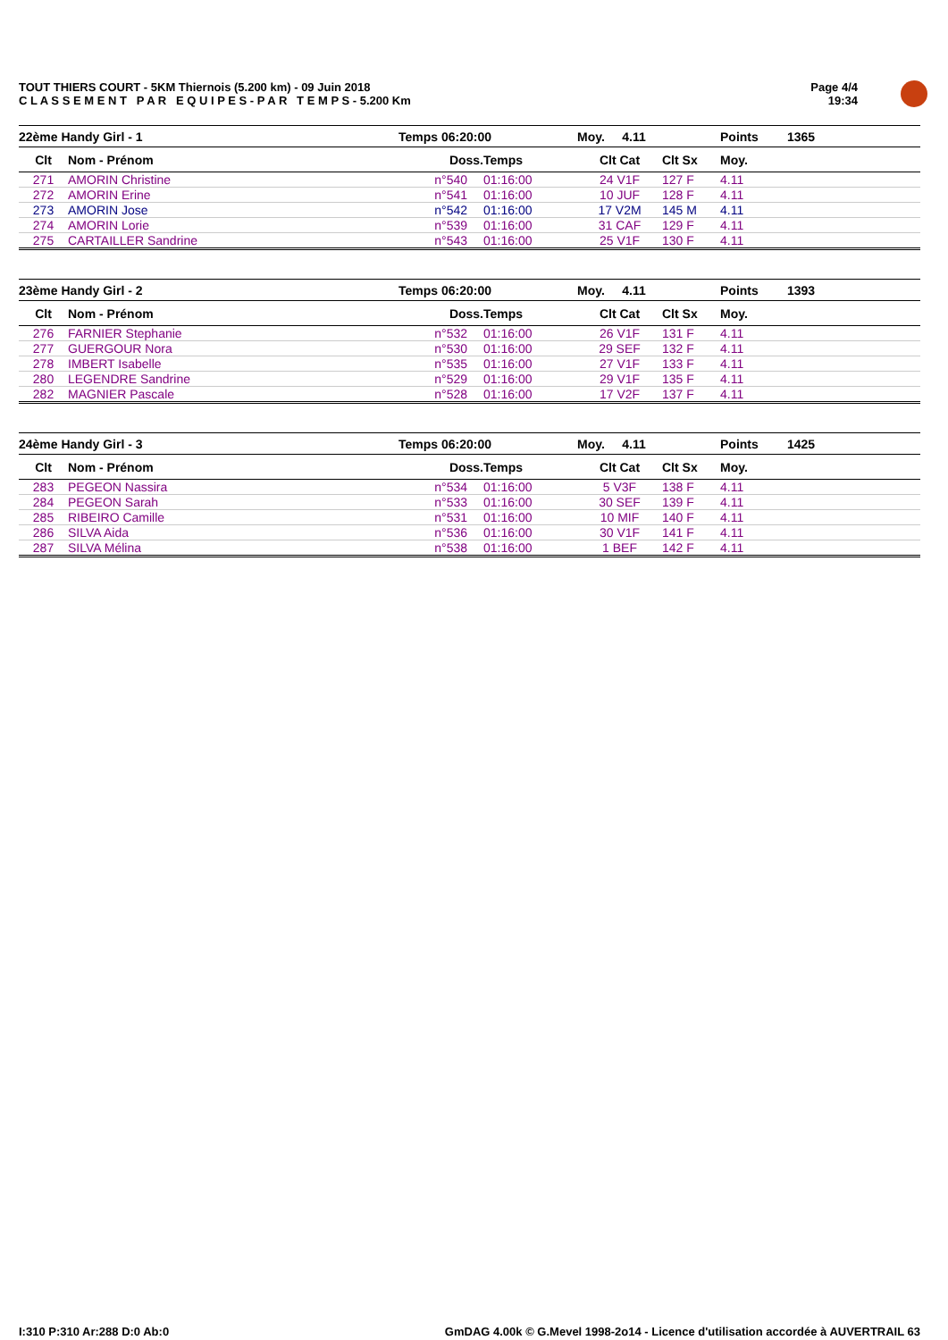TOUT THIERS COURT - 5KM Thiernois (5.200 km) - 09 Juin 2018
C L A S S E M E N T P A R E Q U I P E S - P A R T E M P S - 5.200 Km
Page 4/4
19:34
| 22ème Handy Girl - 1 | | Temps 06:20:00 | | Moy. 4.11 | | Points | 1365 |
| --- | --- | --- | --- | --- | --- | --- | --- |
| Clt | Nom - Prénom | Doss. | Temps | Clt Cat | Clt Sx | Moy. | |
| 271 | AMORIN Christine | n°540 | 01:16:00 | 24 V1F | 127 F | 4.11 | |
| 272 | AMORIN Erine | n°541 | 01:16:00 | 10 JUF | 128 F | 4.11 | |
| 273 | AMORIN Jose | n°542 | 01:16:00 | 17 V2M | 145 M | 4.11 | |
| 274 | AMORIN Lorie | n°539 | 01:16:00 | 31 CAF | 129 F | 4.11 | |
| 275 | CARTAILLER Sandrine | n°543 | 01:16:00 | 25 V1F | 130 F | 4.11 | |
| 23ème Handy Girl - 2 | | Temps 06:20:00 | | Moy. 4.11 | | Points | 1393 |
| --- | --- | --- | --- | --- | --- | --- | --- |
| Clt | Nom - Prénom | Doss. | Temps | Clt Cat | Clt Sx | Moy. | |
| 276 | FARNIER Stephanie | n°532 | 01:16:00 | 26 V1F | 131 F | 4.11 | |
| 277 | GUERGOUR Nora | n°530 | 01:16:00 | 29 SEF | 132 F | 4.11 | |
| 278 | IMBERT Isabelle | n°535 | 01:16:00 | 27 V1F | 133 F | 4.11 | |
| 280 | LEGENDRE Sandrine | n°529 | 01:16:00 | 29 V1F | 135 F | 4.11 | |
| 282 | MAGNIER Pascale | n°528 | 01:16:00 | 17 V2F | 137 F | 4.11 | |
| 24ème Handy Girl - 3 | | Temps 06:20:00 | | Moy. 4.11 | | Points | 1425 |
| --- | --- | --- | --- | --- | --- | --- | --- |
| Clt | Nom - Prénom | Doss. | Temps | Clt Cat | Clt Sx | Moy. | |
| 283 | PEGEON Nassira | n°534 | 01:16:00 | 5 V3F | 138 F | 4.11 | |
| 284 | PEGEON Sarah | n°533 | 01:16:00 | 30 SEF | 139 F | 4.11 | |
| 285 | RIBEIRO Camille | n°531 | 01:16:00 | 10 MIF | 140 F | 4.11 | |
| 286 | SILVA Aida | n°536 | 01:16:00 | 30 V1F | 141 F | 4.11 | |
| 287 | SILVA Mélina | n°538 | 01:16:00 | 1 BEF | 142 F | 4.11 | |
I:310 P:310 Ar:288 D:0 Ab:0 GmDAG 4.00k © G.Mevel 1998-2o14 - Licence d'utilisation accordée à AUVERTRAIL 63